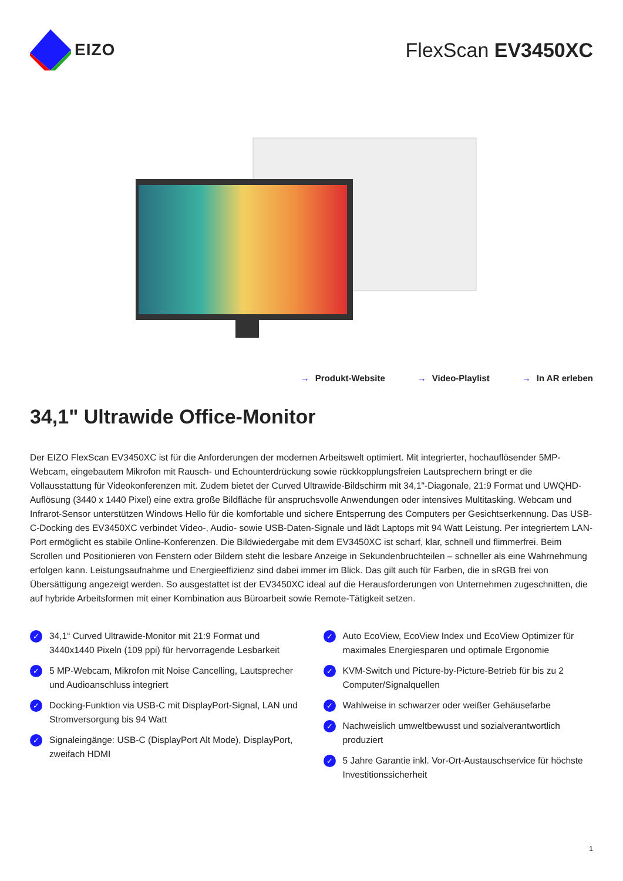EIZO
FlexScan EV3450XC
→ Produkt-Website → Video-Playlist → In AR erleben
34,1" Ultrawide Office-Monitor
Der EIZO FlexScan EV3450XC ist für die Anforderungen der modernen Arbeitswelt optimiert. Mit integrierter, hochauflösender 5MP-Webcam, eingebautem Mikrofon mit Rausch- und Echounterdrückung sowie rückkopplungsfreien Lautsprechern bringt er die Vollausstattung für Videokonferenzen mit. Zudem bietet der Curved Ultrawide-Bildschirm mit 34,1"-Diagonale, 21:9 Format und UWQHD-Auflösung (3440 x 1440 Pixel) eine extra große Bildfläche für anspruchsvolle Anwendungen oder intensives Multitasking. Webcam und Infrarot-Sensor unterstützen Windows Hello für die komfortable und sichere Entsperrung des Computers per Gesichtserkennung. Das USB-C-Docking des EV3450XC verbindet Video-, Audio- sowie USB-Daten-Signale und lädt Laptops mit 94 Watt Leistung. Per integriertem LAN-Port ermöglicht es stabile Online-Konferenzen. Die Bildwiedergabe mit dem EV3450XC ist scharf, klar, schnell und flimmerfrei. Beim Scrollen und Positionieren von Fenstern oder Bildern steht die lesbare Anzeige in Sekundenbruchteilen – schneller als eine Wahrnehmung erfolgen kann. Leistungsaufnahme und Energieeffizienz sind dabei immer im Blick. Das gilt auch für Farben, die in sRGB frei von Übersättigung angezeigt werden. So ausgestattet ist der EV3450XC ideal auf die Herausforderungen von Unternehmen zugeschnitten, die auf hybride Arbeitsformen mit einer Kombination aus Büroarbeit sowie Remote-Tätigkeit setzen.
✓ 34,1“ Curved Ultrawide-Monitor mit 21:9 Format und 3440x1440 Pixeln (109 ppi) für hervorragende Lesbarkeit
✓ 5 MP-Webcam, Mikrofon mit Noise Cancelling, Laut­sprecher und Audioanschluss integriert
✓ Docking-Funktion via USB-C mit DisplayPort-Signal, LAN und Stromversorgung bis 94 Watt
✓ Signaleingänge: USB-C (DisplayPort Alt Mode), Display­Port, zweifach HDMI
✓ Auto EcoView, EcoView Index und EcoView Optimizer für maximales Energiesparen und optimale Ergonomie
✓ KVM-Switch und Picture-by-Picture-Betrieb für bis zu 2 Computer/Signalquellen
✓ Wahlweise in schwarzer oder weißer Gehäusefarbe
✓ Nachweislich umweltbewusst und sozialverantwortlich produziert
✓ 5 Jahre Garantie inkl. Vor-Ort-Austauschservice für höchste Investitionssicherheit
1